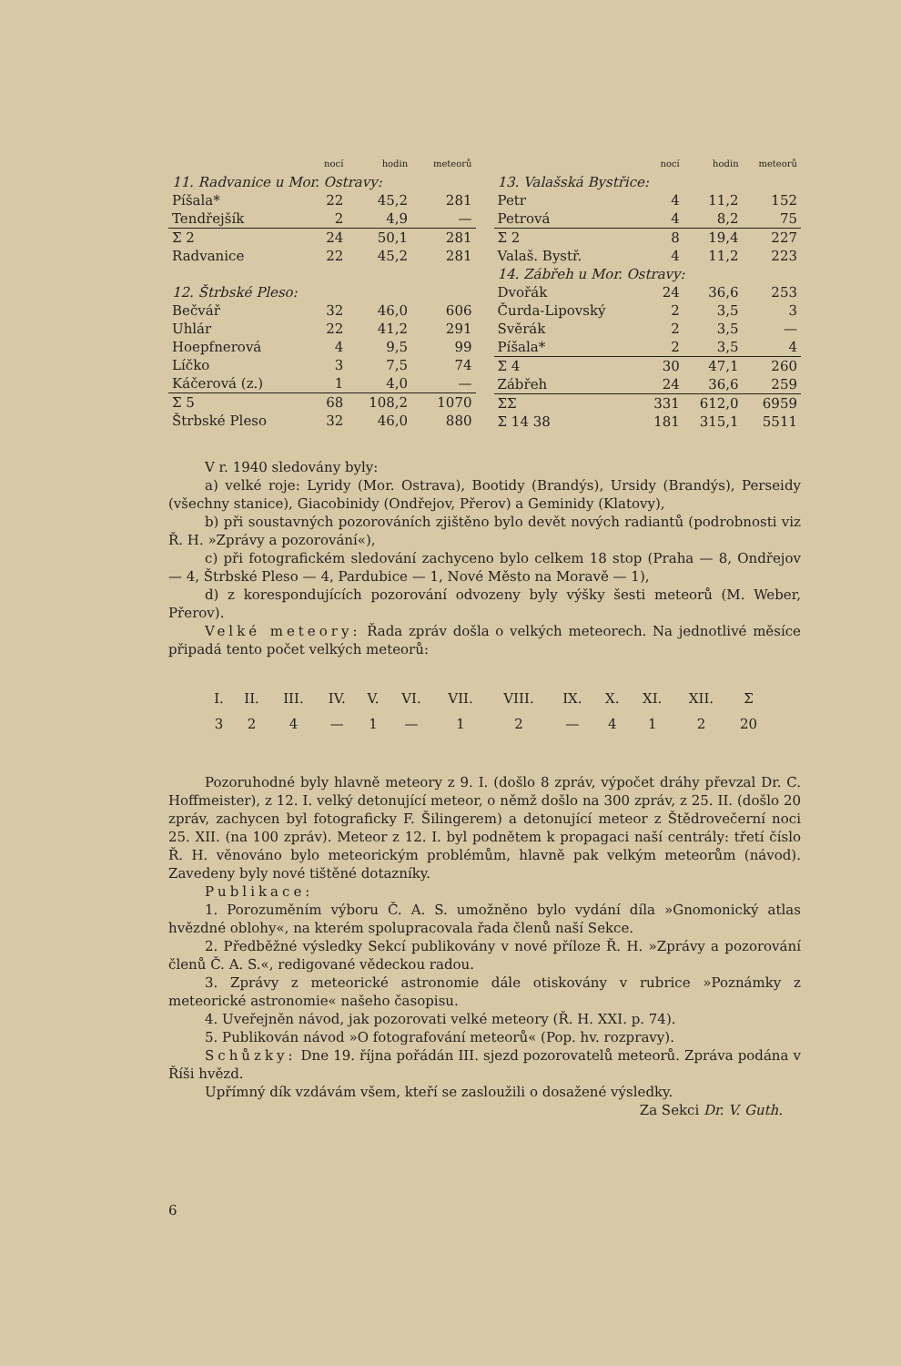| | nocí | hodin | meteorů |
| --- | --- | --- | --- |
| 11. Radvanice u Mor. Ostravy: | | | |
| Píšala* | 22 | 45,2 | 281 |
| Tendřejšík | 2 | 4,9 | — |
| Σ 2 | 24 | 50,1 | 281 |
| Radvanice | 22 | 45,2 | 281 |
| 12. Štrbské Pleso: | | | |
| Bečvář | 32 | 46,0 | 606 |
| Uhlár | 22 | 41,2 | 291 |
| Hoepfnerová | 4 | 9,5 | 99 |
| Líčko | 3 | 7,5 | 74 |
| Káčerová (z.) | 1 | 4,0 | — |
| Σ 5 | 68 | 108,2 | 1070 |
| Štrbské Pleso | 32 | 46,0 | 880 |
| | nocí | hodin | meteorů |
| --- | --- | --- | --- |
| 13. Valašská Bystřice: | | | |
| Petr | 4 | 11,2 | 152 |
| Petrová | 4 | 8,2 | 75 |
| Σ 2 | 8 | 19,4 | 227 |
| Valaš. Bystř. | 4 | 11,2 | 223 |
| 14. Zábřeh u Mor. Ostravy: | | | |
| Dvořák | 24 | 36,6 | 253 |
| Čurda-Lipovský | 2 | 3,5 | 3 |
| Svěrák | 2 | 3,5 | — |
| Píšala* | 2 | 3,5 | 4 |
| Σ 4 | 30 | 47,1 | 260 |
| Zábřeh | 24 | 36,6 | 259 |
| ΣΣ | 331 | 612,0 | 6959 |
| Σ 14 38 | 181 | 315,1 | 5511 |
V r. 1940 sledovány byly:
a) velké roje: Lyridy (Mor. Ostrava), Bootidy (Brandýs), Ursidy (Brandýs), Perseidy (všechny stanice), Giacobinidy (Ondřejov, Přerov) a Geminidy (Klatovy),
b) při soustavných pozorováních zjištěno bylo devět nových radiantů (podrobnosti viz Ř. H. »Zprávy a pozorování«),
c) při fotografickém sledování zachyceno bylo celkem 18 stop (Praha — 8, Ondřejov — 4, Štrbské Pleso — 4, Pardubice — 1, Nové Město na Moravě — 1),
d) z korespondujících pozorování odvozeny byly výšky šesti meteorů (M. Weber, Přerov).
Velké meteory: Řada zpráv došla o velkých meteorech. Na jednotlivé měsíce připadá tento počet velkých meteorů:
| I. | II. | III. | IV. | V. | VI. | VII. | VIII. | IX. | X. | XI. | XII. | Σ |
| 3 | 2 | 4 | — | 1 | — | 1 | 2 | — | 4 | 1 | 2 | 20 |
Pozoruhodné byly hlavně meteory z 9. I. (došlo 8 zpráv, výpočet dráhy převzal Dr. C. Hoffmeister), z 12. I. velký detonující meteor, o němž došlo na 300 zpráv, z 25. II. (došlo 20 zpráv, zachycen byl fotograficky F. Šilingerem) a detonující meteor z Štědrovečerní noci 25. XII. (na 100 zpráv). Meteor z 12. I. byl podnětem k propagaci naší centrály: třetí číslo Ř. H. věnováno bylo meteorickým problémům, hlavně pak velkým meteorům (návod). Zavedeny byly nové tištěné dotazníky.
Publikace:
1. Porozuměním výboru Č. A. S. umožněno bylo vydání díla »Gnomonický atlas hvězdné oblohy«, na kterém spolupracovala řada členů naší Sekce.
2. Předběžné výsledky Sekcí publikovány v nové příloze Ř. H. »Zprávy a pozorování členů Č. A. S.«, redigované vědeckou radou.
3. Zprávy z meteorické astronomie dále otiskovány v rubrice »Poznámky z meteorické astronomie« našeho časopisu.
4. Uveřejněn návod, jak pozorovati velké meteory (Ř. H. XXI. p. 74).
5. Publikován návod »O fotografování meteorů« (Pop. hv. rozpravy).
Schůzky: Dne 19. října pořádán III. sjezd pozorovatelů meteorů. Zpráva podána v Říši hvězd.
Upřímný dík vzdávám všem, kteří se zasloužili o dosažené výsledky.
Za Sekci Dr. V. Guth.
6